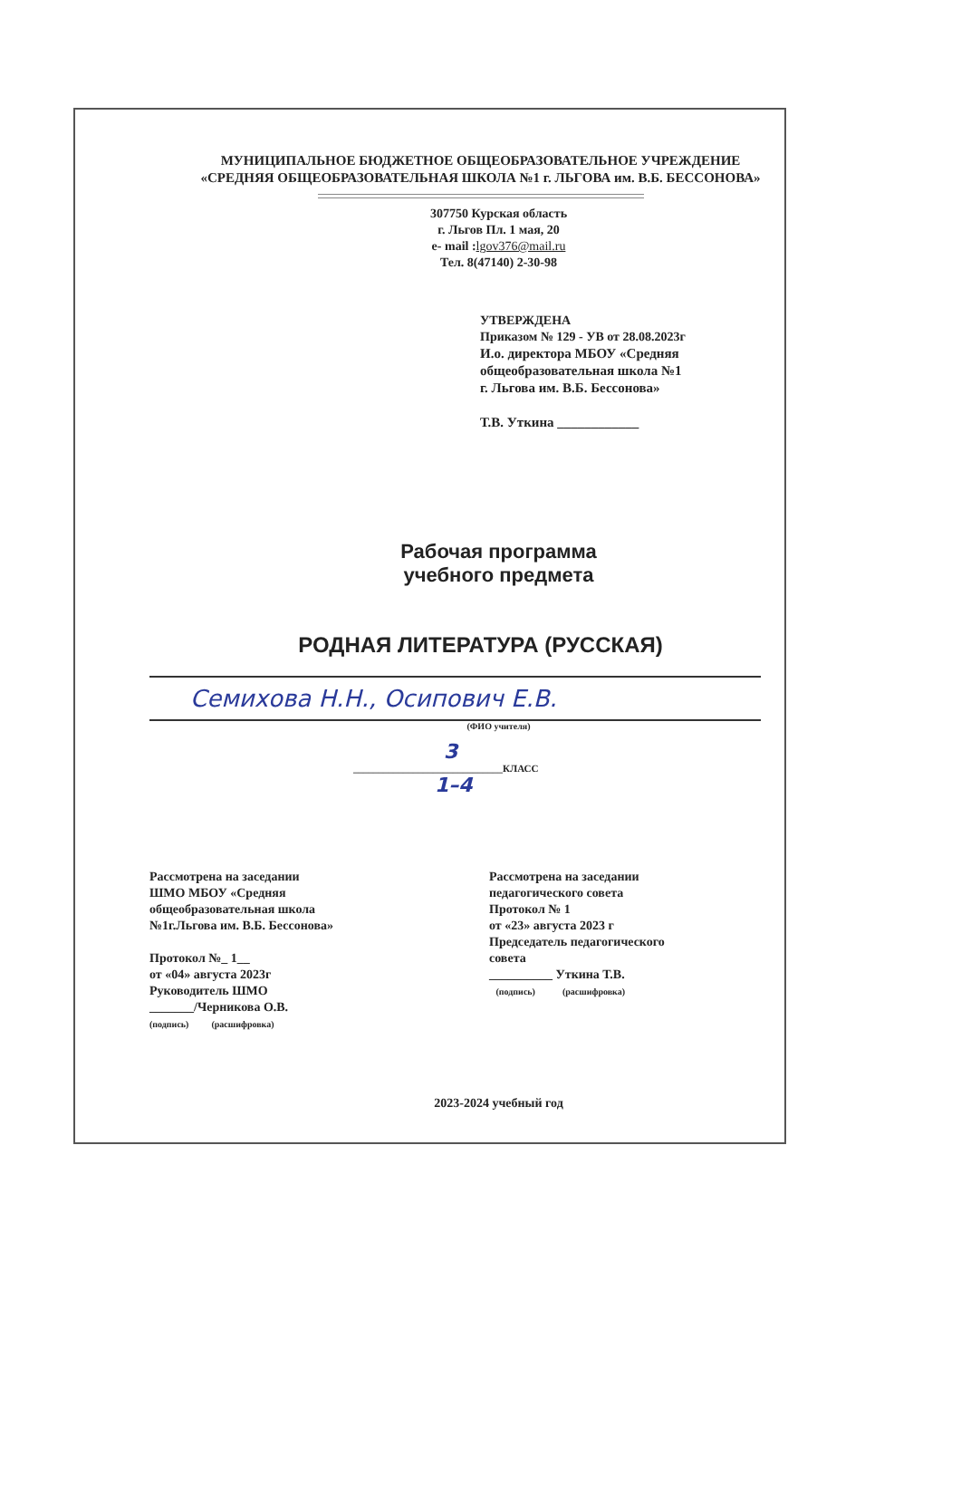МУНИЦИПАЛЬНОЕ БЮДЖЕТНОЕ ОБЩЕОБРАЗОВАТЕЛЬНОЕ УЧРЕЖДЕНИЕ
«СРЕДНЯЯ ОБЩЕОБРАЗОВАТЕЛЬНАЯ ШКОЛА №1 г. ЛЬГОВА им. В.Б. БЕССОНОВА»
307750 Курская область
г. Льгов Пл. 1 мая, 20
e- mail :lgov376@mail.ru
Тел. 8(47140) 2-30-98
УТВЕРЖДЕНА
Приказом № 129 - УВ от 28.08.2023г
И.о. директора МБОУ «Средняя
общеобразовательная школа №1
г. Льгова им. В.Б. Бессонова»
Т.В. Уткина ____________
Рабочая программа
учебного предмета
РОДНАЯ ЛИТЕРАТУРА (РУССКАЯ)
Семихова Н.Н., Осипович Е.В.
(ФИО учителя)
3
______________________________КЛАСС
1–4
Рассмотрена на заседании
ШМО МБОУ «Средняя
общеобразовательная школа
№1г.Льгова им. В.Б. Бессонова»
Протокол №_ 1__
от «04» августа 2023г
Руководитель ШМО
_______/Черникова О.В.
(подпись) (расшифровка)
Рассмотрена на заседании
педагогического совета
Протокол № 1
от «23» августа 2023 г
Председатель педагогического
совета
__________ Уткина Т.В.
(подпись) (расшифровка)
2023-2024 учебный год